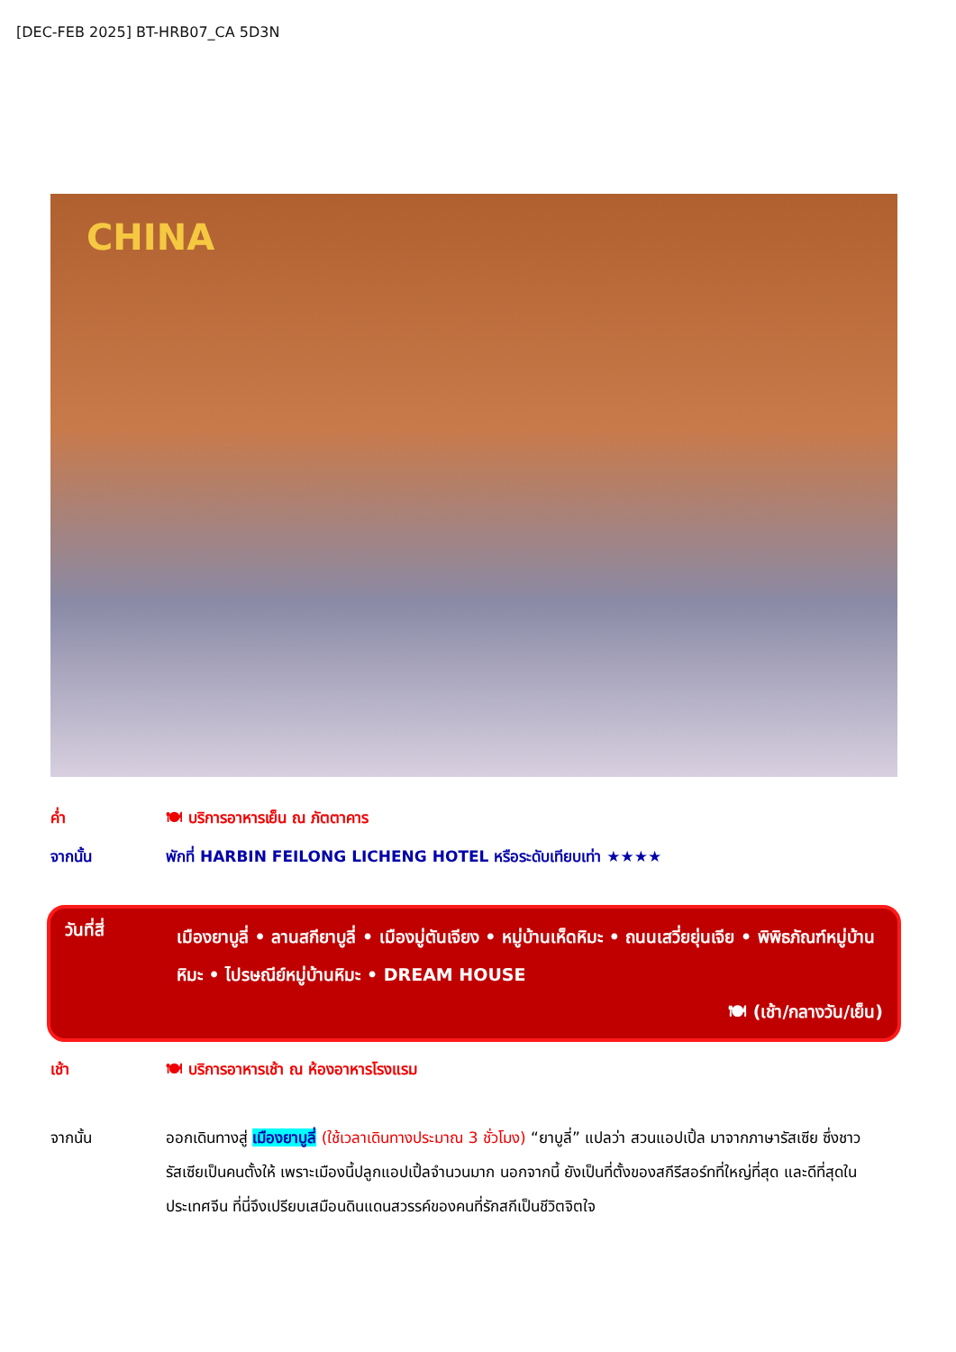[DEC-FEB 2025] BT-HRB07_CA 5D3N
CHINA
ค่ำ 🍽 บริการอาหารเย็น ณ ภัตตาคาร
จากนั้น พักที่ HARBIN FEILONG LICHENG HOTEL หรือระดับเทียบเท่า ★★★★
วันที่สี่
เมืองยาบูลี่ • ลานสกียาบูลี่ • เมืองมู่ตันเจียง • หมู่บ้านเห็ดหิมะ • ถนนเสวี่ยยุ่นเจีย • พิพิธภัณฑ์หมู่บ้านหิมะ • ไปรษณีย์หมู่บ้านหิมะ • DREAM HOUSE
🍽 (เช้า/กลางวัน/เย็น)
เช้า 🍽 บริการอาหารเช้า ณ ห้องอาหารโรงแรม
จากนั้น ออกเดินทางสู่ เมืองยาบูลี่ (ใช้เวลาเดินทางประมาณ 3 ชั่วโมง) “ยาบูลี่” แปลว่า สวนแอปเปิ้ล มาจากภาษารัสเซีย ซึ่งชาวรัสเซียเป็นคนตั้งให้ เพราะเมืองนี้ปลูกแอปเปิ้ลจำนวนมาก นอกจากนี้ ยังเป็นที่ตั้งของสกีรีสอร์ทที่ใหญ่ที่สุด และดีที่สุดในประเทศจีน ที่นี่จึงเปรียบเสมือนดินแดนสวรรค์ของคนที่รักสกีเป็นชีวิตจิตใจ